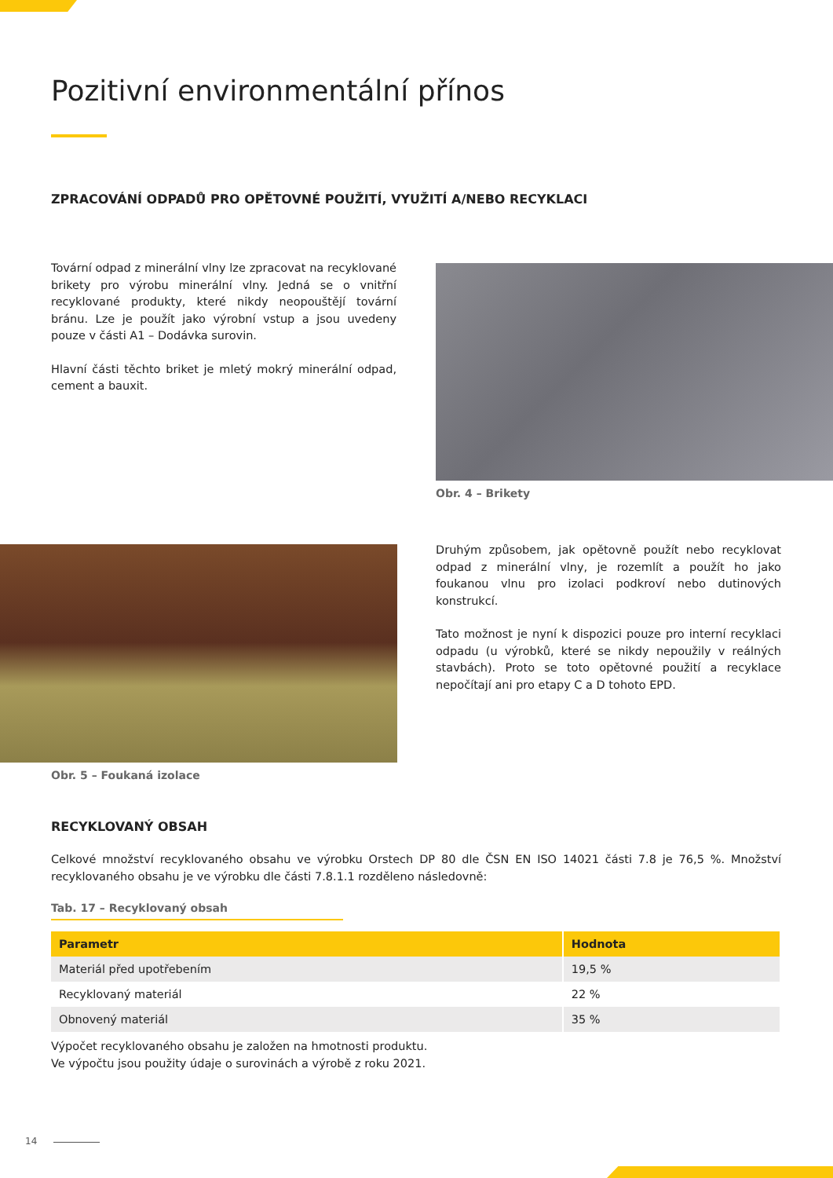Pozitivní environmentální přínos
ZPRACOVÁNÍ ODPADŮ PRO OPĚTOVNÉ POUŽITÍ, VYUŽITÍ A/NEBO RECYKLACI
Tovární odpad z minerální vlny lze zpracovat na recyklované brikety pro výrobu minerální vlny. Jedná se o vnitřní recyklované produkty, které nikdy neopouštějí tovární bránu. Lze je použít jako výrobní vstup a jsou uvedeny pouze v části A1 – Dodávka surovin.
Hlavní části těchto briket je mletý mokrý minerální odpad, cement a bauxit.
Obr. 4 – Brikety
Obr. 5 – Foukaná izolace
Druhým způsobem, jak opětovně použít nebo recyklovat odpad z minerální vlny, je rozemlít a použít ho jako foukanou vlnu pro izolaci podkroví nebo dutinových konstrukcí.
Tato možnost je nyní k dispozici pouze pro interní recyklaci odpadu (u výrobků, které se nikdy nepoužily v reálných stavbách). Proto se toto opětovné použití a recyklace nepočítají ani pro etapy C a D tohoto EPD.
RECYKLOVANÝ OBSAH
Celkové množství recyklovaného obsahu ve výrobku Orstech DP 80 dle ČSN EN ISO 14021 části 7.8 je 76,5 %. Množství recyklovaného obsahu je ve výrobku dle části 7.8.1.1 rozděleno následovně:
Tab. 17 – Recyklovaný obsah
| Parametr | Hodnota |
| --- | --- |
| Materiál před upotřebením | 19,5 % |
| Recyklovaný materiál | 22 % |
| Obnovený materiál | 35 % |
Výpočet recyklovaného obsahu je založen na hmotnosti produktu.
Ve výpočtu jsou použity údaje o surovinách a výrobě z roku 2021.
14